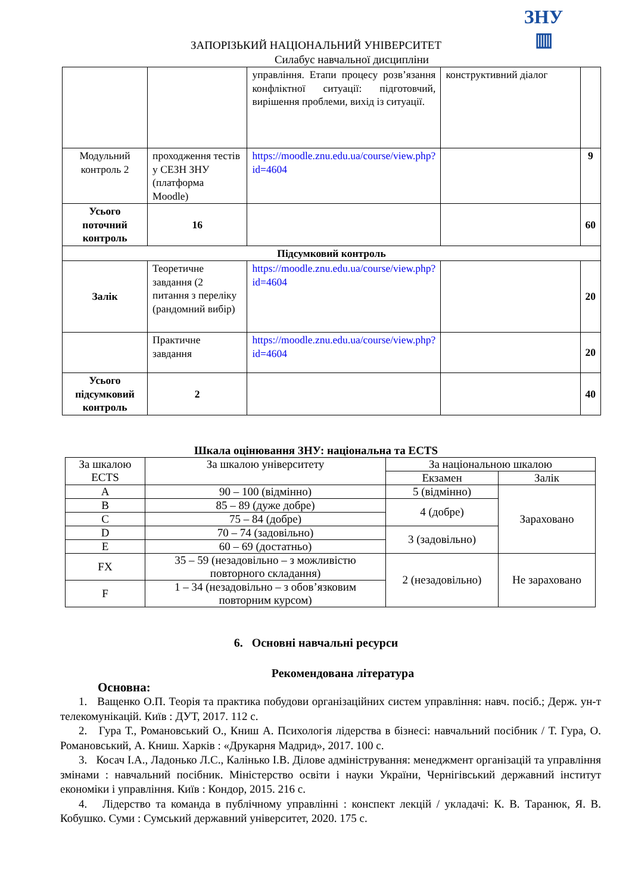ЗНУ
▥
ЗАПОРІЗЬКИЙ НАЦІОНАЛЬНИЙ УНІВЕРСИТЕТ
Силабус навчальної дисципліни
| | | управління. Етапи процесу розв’язання конфліктної ситуації: підготовчий, вирішення проблеми, вихід із ситуації. | конструктивний діалог | |
| Модульний контроль 2 | проходження тестів у СЕЗН ЗНУ (платформа Moodle) | https://moodle.znu.edu.ua/course/view.php?id=4604 | | 9 |
| Усього поточний контроль | 16 | | | 60 |
| Підсумковий контроль | | | | |
| Залік | Теоретичне завдання (2 питання з переліку (рандомний вибір) | https://moodle.znu.edu.ua/course/view.php?id=4604 | | 20 |
| | Практичне завдання | https://moodle.znu.edu.ua/course/view.php?id=4604 | | 20 |
| Усього підсумковий контроль | 2 | | | 40 |
Шкала оцінювання ЗНУ: національна та ECTS
| За шкалою ECTS | За шкалою університету | За національною шкалою | |
| --- | --- | --- | --- |
| | | Екзамен | Залік |
| A | 90 – 100 (відмінно) | 5 (відмінно) | Зараховано |
| B | 85 – 89 (дуже добре) | 4 (добре) | |
| C | 75 – 84 (добре) | | |
| D | 70 – 74 (задовільно) | 3 (задовільно) | |
| E | 60 – 69 (достатньо) | | |
| FX | 35 – 59 (незадовільно – з можливістю повторного складання) | 2 (незадовільно) | Не зараховано |
| F | 1 – 34 (незадовільно – з обов’язковим повторним курсом) | | |
6. Основні навчальні ресурси
Рекомендована література
Основна:
1. Ващенко О.П. Теорія та практика побудови організаційних систем управління: навч. посіб.; Держ. ун-т телекомунікацій. Київ : ДУТ, 2017. 112 с.
2. Гура Т., Романовський О., Книш А. Психологія лідерства в бізнесі: навчальний посібник / Т. Гура, О. Романовський, А. Книш. Харків : «Друкарня Мадрид», 2017. 100 с.
3. Косач І.А., Ладонько Л.С., Калінько І.В. Ділове адміністрування: менеджмент організацій та управління змінами : навчальний посібник. Міністерство освіти і науки України, Чернігівський державний інститут економіки і управління. Київ : Кондор, 2015. 216 с.
4. Лідерство та команда в публічному управлінні : конспект лекцій / укладачі: К. В. Таранюк, Я. В. Кобушко. Суми : Сумський державний університет, 2020. 175 с.